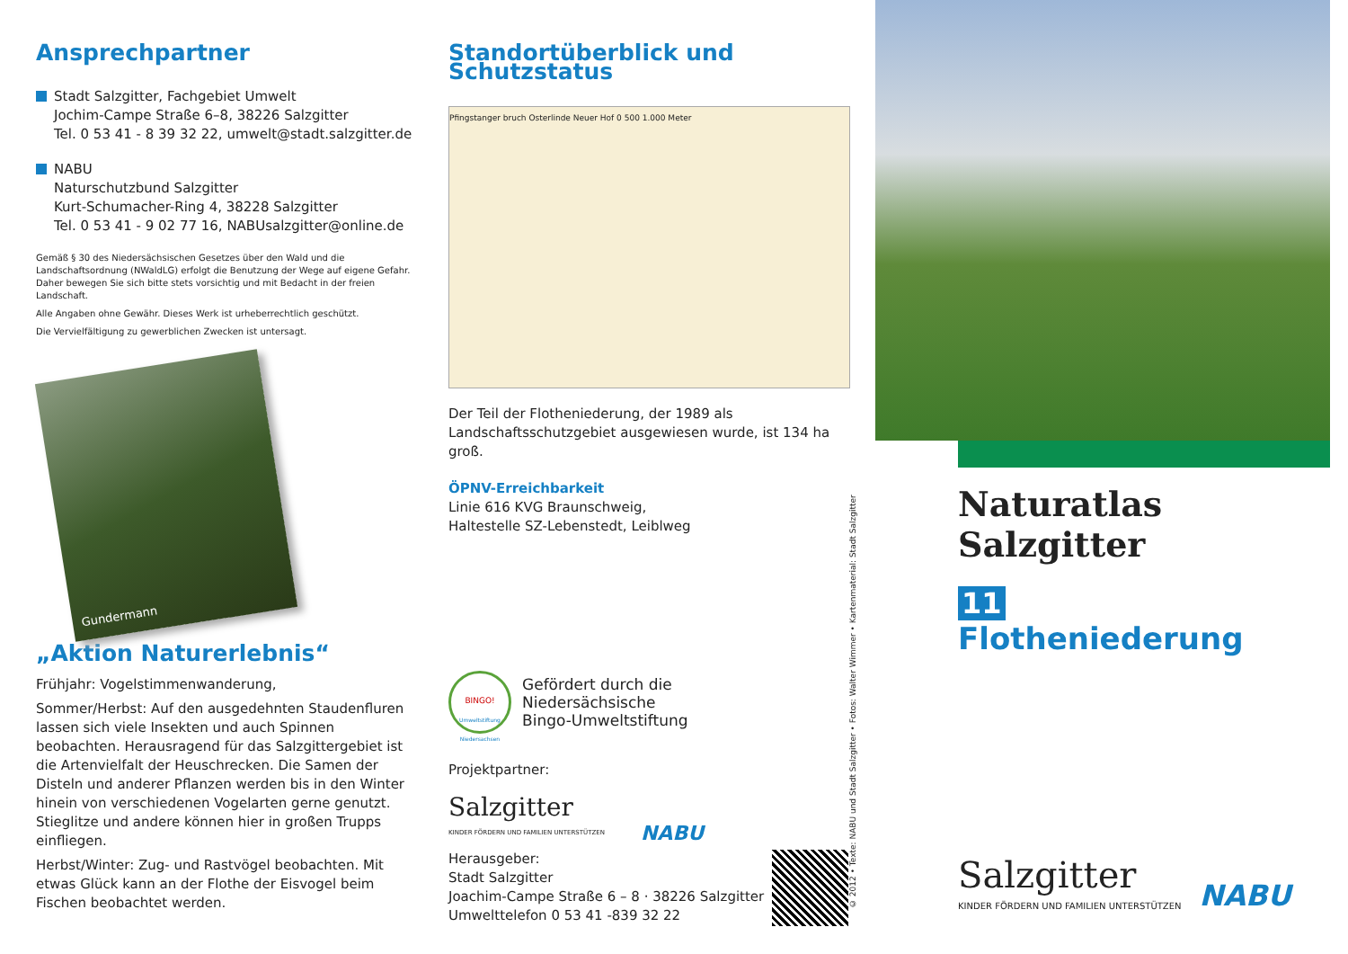Ansprechpartner
Stadt Salzgitter, Fachgebiet Umwelt
Jochim-Campe Straße 6–8, 38226 Salzgitter
Tel. 0 53 41 - 8 39 32 22, umwelt@stadt.salzgitter.de
NABU
Naturschutzbund Salzgitter
Kurt-Schumacher-Ring 4, 38228 Salzgitter
Tel. 0 53 41 - 9 02 77 16, NABUsalzgitter@online.de
Gemäß § 30 des Niedersächsischen Gesetzes über den Wald und die Landschaftsordnung (NWaldLG) erfolgt die Benutzung der Wege auf eigene Gefahr. Daher bewegen Sie sich bitte stets vorsichtig und mit Bedacht in der freien Landschaft.
Alle Angaben ohne Gewähr. Dieses Werk ist urheberrechtlich geschützt.
Die Vervielfältigung zu gewerblichen Zwecken ist untersagt.
Gundermann
„Aktion Naturerlebnis“
Frühjahr: Vogelstimmenwanderung,
Sommer/Herbst: Auf den ausgedehnten Staudenfluren lassen sich viele Insekten und auch Spinnen beobachten. Herausragend für das Salzgittergebiet ist die Artenvielfalt der Heuschrecken. Die Samen der Disteln und anderer Pflanzen werden bis in den Winter hinein von verschiedenen Vogelarten gerne genutzt. Stieglitze und andere können hier in großen Trupps einfliegen.
Herbst/Winter: Zug- und Rastvögel beobachten. Mit etwas Glück kann an der Flothe der Eisvogel beim Fischen beobachtet werden.
Standortüberblick und Schutzstatus
Pfingstanger bruch Osterlinde Neuer Hof 0 500 1.000 Meter
Der Teil der Flotheniederung, der 1989 als Landschaftsschutzgebiet ausgewiesen wurde, ist 134 ha groß.
ÖPNV-Erreichbarkeit
Linie 616 KVG Braunschweig,
Haltestelle SZ-Lebenstedt, Leiblweg
BINGO!
Umweltstiftung Niedersachsen
Gefördert durch die
Niedersächsische
Bingo-Umweltstiftung
Projektpartner:
Salzgitter
KINDER FÖRDERN UND FAMILIEN UNTERSTÜTZEN
NABU
Herausgeber:
Stadt Salzgitter
Joachim-Campe Straße 6 – 8 · 38226 Salzgitter
Umwelttelefon 0 53 41 -839 32 22
© 2012 • Texte: NABU und Stadt Salzgitter • Fotos: Walter Wimmer • Kartenmaterial: Stadt Salzgitter
Naturatlas Salzgitter
11
Flotheniederung
Salzgitter
KINDER FÖRDERN UND FAMILIEN UNTERSTÜTZEN
NABU